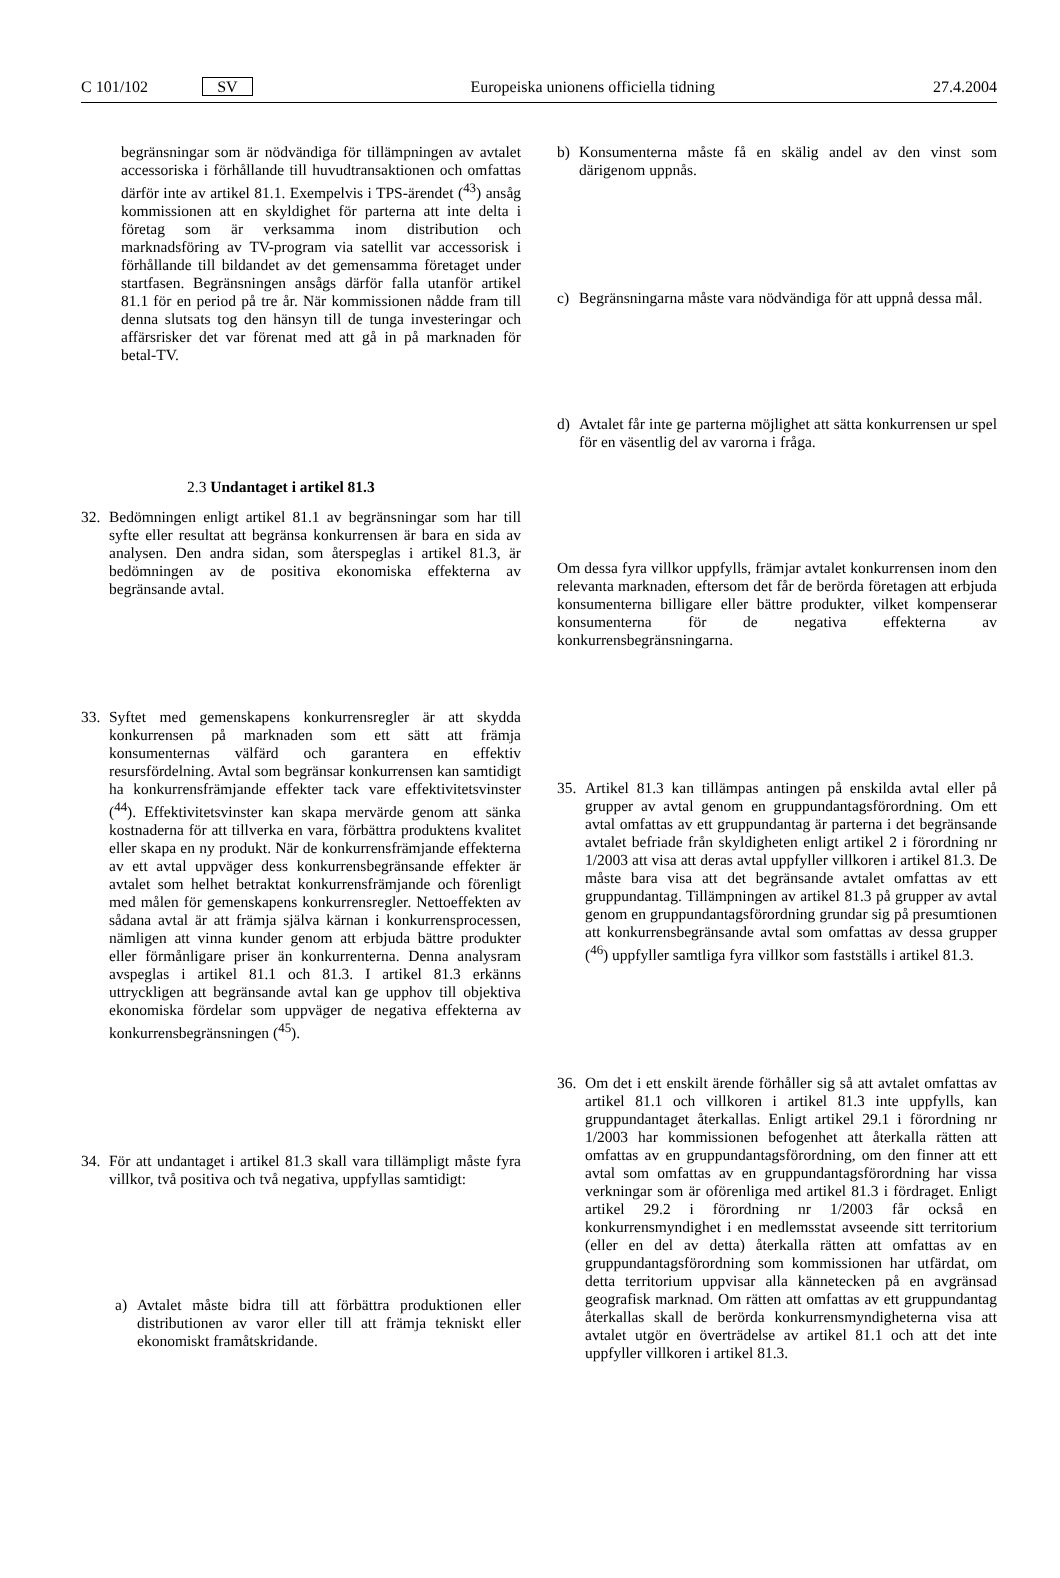C 101/102 SV Europeiska unionens officiella tidning 27.4.2004
begränsningar som är nödvändiga för tillämpningen av avtalet accessoriska i förhållande till huvudtransaktionen och omfattas därför inte av artikel 81.1. Exempelvis i TPS-ärendet (<sup>43</sup>) ansåg kommissionen att en skyldighet för parterna att inte delta i företag som är verksamma inom distribution och marknadsföring av TV-program via satellit var accessorisk i förhållande till bildandet av det gemensamma företaget under startfasen. Begränsningen ansågs därför falla utanför artikel 81.1 för en period på tre år. När kommissionen nådde fram till denna slutsats tog den hänsyn till de tunga investeringar och affärsrisker det var förenat med att gå in på marknaden för betal-TV.
2.3 Undantaget i artikel 81.3
32. Bedömningen enligt artikel 81.1 av begränsningar som har till syfte eller resultat att begränsa konkurrensen är bara en sida av analysen. Den andra sidan, som återspeglas i artikel 81.3, är bedömningen av de positiva ekonomiska effekterna av begränsande avtal.
33. Syftet med gemenskapens konkurrensregler är att skydda konkurrensen på marknaden som ett sätt att främja konsumenternas välfärd och garantera en effektiv resursfördelning. Avtal som begränsar konkurrensen kan samtidigt ha konkurrensfrämjande effekter tack vare effektivitetsvinster (<sup>44</sup>). Effektivitetsvinster kan skapa mervärde genom att sänka kostnaderna för att tillverka en vara, förbättra produktens kvalitet eller skapa en ny produkt. När de konkurrensfrämjande effekterna av ett avtal uppväger dess konkurrensbegränsande effekter är avtalet som helhet betraktat konkurrensfrämjande och förenligt med målen för gemenskapens konkurrensregler. Nettoeffekten av sådana avtal är att främja själva kärnan i konkurrensprocessen, nämligen att vinna kunder genom att erbjuda bättre produkter eller förmånligare priser än konkurrenterna. Denna analysram avspeglas i artikel 81.1 och 81.3. I artikel 81.3 erkänns uttryckligen att begränsande avtal kan ge upphov till objektiva ekonomiska fördelar som uppväger de negativa effekterna av konkurrensbegränsningen (<sup>45</sup>).
34. För att undantaget i artikel 81.3 skall vara tillämpligt måste fyra villkor, två positiva och två negativa, uppfyllas samtidigt:
a) Avtalet måste bidra till att förbättra produktionen eller distributionen av varor eller till att främja tekniskt eller ekonomiskt framåtskridande.
b) Konsumenterna måste få en skälig andel av den vinst som därigenom uppnås.
c) Begränsningarna måste vara nödvändiga för att uppnå dessa mål.
d) Avtalet får inte ge parterna möjlighet att sätta konkurrensen ur spel för en väsentlig del av varorna i fråga.
Om dessa fyra villkor uppfylls, främjar avtalet konkurrensen inom den relevanta marknaden, eftersom det får de berörda företagen att erbjuda konsumenterna billigare eller bättre produkter, vilket kompenserar konsumenterna för de negativa effekterna av konkurrensbegränsningarna.
35. Artikel 81.3 kan tillämpas antingen på enskilda avtal eller på grupper av avtal genom en gruppundantagsförordning. Om ett avtal omfattas av ett gruppundantag är parterna i det begränsande avtalet befriade från skyldigheten enligt artikel 2 i förordning nr 1/2003 att visa att deras avtal uppfyller villkoren i artikel 81.3. De måste bara visa att det begränsande avtalet omfattas av ett gruppundantag. Tillämpningen av artikel 81.3 på grupper av avtal genom en gruppundantagsförordning grundar sig på presumtionen att konkurrensbegränsande avtal som omfattas av dessa grupper (<sup>46</sup>) uppfyller samtliga fyra villkor som fastställs i artikel 81.3.
36. Om det i ett enskilt ärende förhåller sig så att avtalet omfattas av artikel 81.1 och villkoren i artikel 81.3 inte uppfylls, kan gruppundantaget återkallas. Enligt artikel 29.1 i förordning nr 1/2003 har kommissionen befogenhet att återkalla rätten att omfattas av en gruppundantagsförordning, om den finner att ett avtal som omfattas av en gruppundantagsförordning har vissa verkningar som är oförenliga med artikel 81.3 i fördraget. Enligt artikel 29.2 i förordning nr 1/2003 får också en konkurrensmyndighet i en medlemsstat avseende sitt territorium (eller en del av detta) återkalla rätten att omfattas av en gruppundantagsförordning som kommissionen har utfärdat, om detta territorium uppvisar alla kännetecken på en avgränsad geografisk marknad. Om rätten att omfattas av ett gruppundantag återkallas skall de berörda konkurrensmyndigheterna visa att avtalet utgör en överträdelse av artikel 81.1 och att det inte uppfyller villkoren i artikel 81.3.